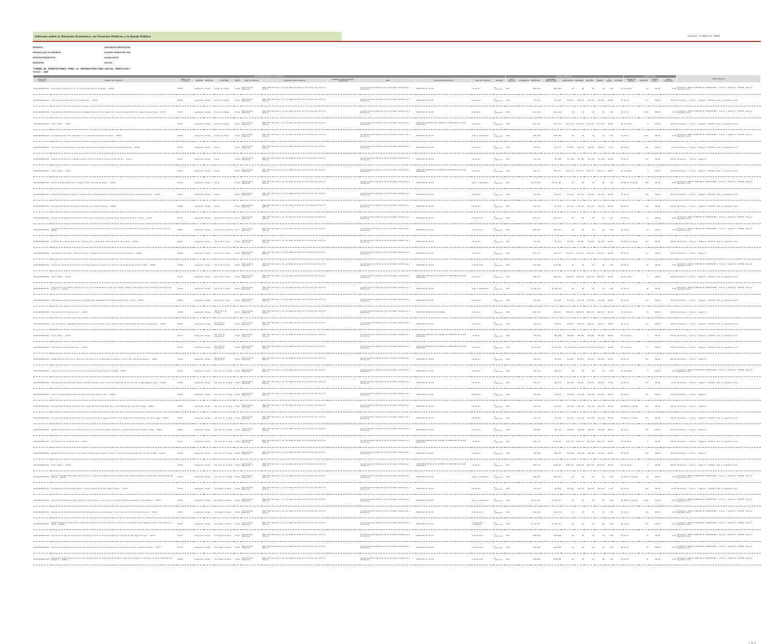Informes sobre la Situación Económica, las Finanzas Públicas y la Deuda Pública
Cuarto Trimestre 2016
REPORTE: GESTIÓN DE PROYECTOS
PERIODO QUE SE REPORTA: CUARTO TRIMESTRE 2016
ENTIDAD FEDERATIVA: GUANAJUATO
MUNICIPIO: CELAYA
"FONDO DE APORTACIONES PARA LA INFRAESTRUCTURA SOCIAL MUNICIPAL"
Total: 158
| Información General del Proyecto | | | | | | | | | | | | | | Avance Financiero | | | | | | | | | | Avance Físico | | | | Observaciones |
| --- | --- | --- | --- | --- | --- | --- | --- | --- | --- | --- | --- | --- | --- | --- | --- | --- | --- | --- | --- | --- | --- | --- | --- | --- | --- | --- | --- | --- |
| Clave del Proyecto | Nombre del Proyecto | Número de Proyecto | Entidad | Municipio | Localidad | Ámbito | Tipo de Recurso | Programa Fondo Convenio | Programa Fondo Convenio - Específico | Ramo | Institución Ejecutora | Tipo de Proyecto | Estatus | Ciclo Recurso | Presupuesto | Modificado | Recaudado (Ministrado) | Comprometido | Devengado | Ejercido | Pagado | % Avance | Reintegro | Unidad de Medida | Población | Avance Anual | Avance Acumulado | |
| GUA16160300766231 | Doce Cuartos Dormitorio En La Localidad De Rincon De Tamayo - 355526 | 355526 | Guanajuato | Celaya | Rincón de Tamayo | Urbano | Aportaciones Federales | I004 FAIS Municipal y de las Demarcaciones Territoriales del Distrito Federal | | 33-Aportaciones Federales para Entidades Federativas y Municipios | MUNICIPIO DE CELAYA | Vivienda | En Ejecución | 2016 | | $607,869 | $607,869 | $0 | $0 | $0 | $0 | 0.00 | $0 | Vivienda | 60 | 100.00 | 0.00 | Financiera: OBRA EN PROCESO DE CONTRATACIÓN / Física: / Registro: SISTEMA: Pasa al siguiente nivel. |
| GUA16160300766233 | Piso De Loseta Mesas Sillas Y Pintarrones - 259364 | 259364 | Guanajuato | Celaya | Rincón de Tamayo | Urbano | Aportaciones Federales | I004 FAIS Municipal y de las Demarcaciones Territoriales del Distrito Federal | | 33-Aportaciones Federales para Entidades Federativas y Municipios | MUNICIPIO DE CELAYA | Educación | En Ejecución | 2016 | | $37,659 | $37,659 | $37,659 | $37,659 | $37,659 | $37,659 | 100.00 | $0 | Otros | 227 | 100.00 | 100.00 | Financiera: / Física: / Registro: SISTEMA: Pasa al siguiente nivel. |
| GUA16160300766234 | Mejoramiento De Biblioteca Antioco Maguayal Paloalto Priv Abasolo Sur Cien Comunidad Rincon De Tamayo Primera Etapa - 257377 | 257377 | Guanajuato | Celaya | Rincón de Tamayo | Urbano | Aportaciones Federales | I004 FAIS Municipal y de las Demarcaciones Territoriales del Distrito Federal | | 33-Aportaciones Federales para Entidades Federativas y Municipios | MUNICIPIO DE CELAYA | Educación | En Ejecución | 2016 | | $149,240 | $149,240 | $0 | $0 | $0 | $0 | 0.00 | $0 | Otros | 1,780 | 100.00 | 0.00 | Financiera: OBRA EN PROCESO DE CONTRATACIÓN / Física: / Registro: SISTEMA: Pasa al siguiente nivel. |
| GUA16160300766235 | Inuvi Sedatu - 243694 | 243694 | Guanajuato | Celaya | Rincón de Tamayo | Urbano | Aportaciones Federales | I004 FAIS Municipal y de las Demarcaciones Territoriales del Distrito Federal | | 33-Aportaciones Federales para Entidades Federativas y Municipios | INSTITUTO MUNICIPAL DE VIVIENDA DE MUNICIPIO DE CELAYA GUANAJUATO | Vivienda | En Ejecución | 2016 | | $327,434 | $327,434 | $327,434 | $327,434 | $327,434 | $327,434 | 100.00 | $0 | Vivienda | 8 | 100.00 | 100.00 | Financiera: / Física: / Registro: SISTEMA: Pasa al siguiente nivel. |
| GUA16160300766238 | Equipamiento Del Pozo Vegetales En La Comunidad De Rincon De Tamayo - 209618 | 209618 | Guanajuato | Celaya | Rincón de Tamayo | Urbano | Aportaciones Federales | I004 FAIS Municipal y de las Demarcaciones Territoriales del Distrito Federal | | 33-Aportaciones Federales para Entidades Federativas y Municipios | MUNICIPIO DE CELAYA | Agua y saneamiento | En Ejecución | 2016 | | $406,488 | $406,488 | $0 | $0 | $0 | $0 | 0.00 | $0 | Otros | 4,097 | 100.00 | 0.00 | Financiera: OBRA EN PROCESO DE CONTRATACIÓN / Física: / Registro: SISTEMA: Pasa al siguiente nivel. |
| GUA16160300766239 | Mejoramiento De Biblioteca Jose Vasconcelos Calle Allende Sin Numero Comunidad De Roque - 257403 | 257403 | Guanajuato | Celaya | Roque | Urbano | Aportaciones Federales | I004 FAIS Municipal y de las Demarcaciones Territoriales del Distrito Federal | | 33-Aportaciones Federales para Entidades Federativas y Municipios | MUNICIPIO DE CELAYA | Educación | En Ejecución | 2016 | | $76,873 | $76,873 | $76,873 | $28,447 | $28,447 | $28,447 | 37.01 | $0 | Otros | 561 | 100.00 | 72.00 | Financiera: / Física: / Registro: SISTEMA: Pasa al siguiente nivel. |
| GUA16160300766240 | Suministro De Pintura Y Rehabilitacion Electrica Escuela Primaria Niños Heroes - 243347 | 243347 | Guanajuato | Celaya | Roque | Urbano | Aportaciones Federales | I004 FAIS Municipal y de las Demarcaciones Territoriales del Distrito Federal | | 33-Aportaciones Federales para Entidades Federativas y Municipios | MUNICIPIO DE CELAYA | Educación | En Ejecución | 2016 | | $27,300 | $27,300 | $27,300 | $27,300 | $27,300 | $27,300 | 100.00 | $0 | Otros | 136 | 100.00 | 100.00 | Financiera: / Física: / Registro: |
| GUA16160300766241 | Inuvi Sedatu - 243592 | 243592 | Guanajuato | Celaya | Roque | Urbano | Aportaciones Federales | I004 FAIS Municipal y de las Demarcaciones Territoriales del Distrito Federal | | 33-Aportaciones Federales para Entidades Federativas y Municipios | INSTITUTO MUNICIPAL DE VIVIENDA DE MUNICIPIO DE CELAYA GUANAJUATO | Vivienda | En Ejecución | 2016 | | $163,717 | $163,717 | $163,717 | $163,717 | $163,717 | $163,717 | 100.00 | $0 | Vivienda | 4 | 100.00 | 100.00 | Financiera: / Física: / Registro: SISTEMA: Pasa al siguiente nivel. |
| GUA16160300766242 | Red De Drenaje Sanitario En Varias Calles Comunidad De Roque - 232390 | 232390 | Guanajuato | Celaya | Roque | Urbano | Aportaciones Federales | I004 FAIS Municipal y de las Demarcaciones Territoriales del Distrito Federal | | 33-Aportaciones Federales para Entidades Federativas y Municipios | MUNICIPIO DE CELAYA | Agua y saneamiento | En Ejecución | 2016 | | $3,172,406 | $3,172,406 | $0 | $0 | $0 | $0 | 0.00 | $0 | Metros lineales | 580 | 100.00 | 0.00 | Financiera: OBRA EN PROCESO DE CONTRATACIÓN / Física: / Registro: SISTEMA: Pasa al siguiente nivel. |
| GUA16160300766243 | Suministro De Pintura Chapas Y Lamparas De La Telesecundaria Cuatrocientos Veintidos De La Comunidad De Roque - 210429 | 210429 | Guanajuato | Celaya | Roque | Urbano | Aportaciones Federales | I004 FAIS Municipal y de las Demarcaciones Territoriales del Distrito Federal | | 33-Aportaciones Federales para Entidades Federativas y Municipios | MUNICIPIO DE CELAYA | Educación | En Ejecución | 2016 | | $21,996 | $21,996 | $21,996 | $21,996 | $21,996 | $21,996 | 100.00 | $0 | Otros | 260 | 100.00 | 100.00 | Financiera: / Física: / Registro: SISTEMA: Pasa al siguiente nivel. |
| GUA16160300766244 | Mejoramiento De Aula Del Jardin De Niños Juan Jacobo Rousseau - 209801 | 209801 | Guanajuato | Celaya | Roque | Urbano | Aportaciones Federales | I004 FAIS Municipal y de las Demarcaciones Territoriales del Distrito Federal | | 33-Aportaciones Federales para Entidades Federativas y Municipios | MUNICIPIO DE CELAYA | Educación | En Ejecución | 2016 | | $13,125 | $13,125 | $13,125 | $13,125 | $13,125 | $13,125 | 100.00 | $0 | Otros | 196 | 100.00 | 100.00 | Financiera: / Física: / Registro: SISTEMA: Pasa al siguiente nivel. |
| GUA16160300766245 | Ampliacion De Red De Distribucion Electrica En San Antonio Espinoza Calle Jose Maria Morelos Y Pavon - 247276 | 247276 | Guanajuato | Celaya | San Antonio Espinoza | Rural | Aportaciones Federales | I004 FAIS Municipal y de las Demarcaciones Territoriales del Distrito Federal | | 33-Aportaciones Federales para Entidades Federativas y Municipios | MUNICIPIO DE CELAYA | Urbanización | En Ejecución | 2016 | | $281,147 | $281,147 | $0 | $0 | $0 | $0 | 0.00 | $0 | Otros | 52 | 100.00 | 0.00 | Financiera: OBRA EN PROCESO DE CONTRATACIÓN / Física: / Registro: SISTEMA: Pasa al siguiente nivel. |
| GUA16160300766246 | Ampliacion De Red De Distribución Electrica En San Antonio Espinoza Calle Privada Allende De La Comunidad De San Antonio Espinoza - 208069 | 208069 | Guanajuato | Celaya | San Antonio Espinoza | Rural | Aportaciones Federales | I004 FAIS Municipal y de las Demarcaciones Territoriales del Distrito Federal | | 33-Aportaciones Federales para Entidades Federativas y Municipios | MUNICIPIO DE CELAYA | Urbanización | En Ejecución | 2016 | | $195,354 | $195,354 | $0 | $0 | $0 | $0 | 0.00 | $0 | Otros | 44 | 100.00 | 0.00 | Financiera: OBRA EN PROCESO DE CONTRATACIÓN / Física: / Registro: SISTEMA: Pasa al siguiente nivel. |
| GUA16160300766247 | Aplanado De La Barda Perimetral Y Pintura De La Misma Del Jardin De Niños Jesus Teran - 259457 | 259457 | Guanajuato | Celaya | San Isidro Crespo | Urbano | Aportaciones Federales | I004 FAIS Municipal y de las Demarcaciones Territoriales del Distrito Federal | | 33-Aportaciones Federales para Entidades Federativas y Municipios | MUNICIPIO DE CELAYA | Educación | En Ejecución | 2016 | | $47,582 | $47,582 | $47,582 | $47,582 | $47,582 | $47,582 | 100.00 | $0 | Metros lineales | 166 | 100.00 | 100.00 | Financiera: / Física: / Registro: SISTEMA: Pasa al siguiente nivel. |
| GUA16160300766248 | Equipamiento De Comedor Pintura De Aulas Y Chapas De La Escuela Primaria Emiliano Mendoza - 259886 | 259886 | Guanajuato | Celaya | San Isidro Crespo | Urbano | Aportaciones Federales | I004 FAIS Municipal y de las Demarcaciones Territoriales del Distrito Federal | | 33-Aportaciones Federales para Entidades Federativas y Municipios | MUNICIPIO DE CELAYA | Educación | En Ejecución | 2016 | | $129,112 | $129,112 | $129,112 | $129,112 | $129,112 | $129,112 | 100.00 | $0 | Otros | 413 | 100.00 | 100.00 | Financiera: / Física: / Registro: |
| GUA16160300766249 | Ampliacion Dered De Distribucion De Energia Electrica Camino A La Palmita Comunidad De San Isidro Crespo - 254800 | 254800 | Guanajuato | Celaya | San Isidro Crespo | Urbano | Aportaciones Federales | I004 FAIS Municipal y de las Demarcaciones Territoriales del Distrito Federal | | 33-Aportaciones Federales para Entidades Federativas y Municipios | MUNICIPIO DE CELAYA | Urbanización | En Ejecución | 2016 | | $325,000 | $325,000 | $0 | $0 | $0 | $0 | 0.00 | $0 | Otros | 69 | 100.00 | 0.00 | Financiera: OBRA EN PROCESO DE CONTRATACIÓN / Física: / Registro: SISTEMA: Pasa al siguiente nivel. |
| GUA16160300766250 | Inuvi Sedatu - 243719 | 243719 | Guanajuato | Celaya | San Isidro Crespo | Urbano | Aportaciones Federales | I004 FAIS Municipal y de las Demarcaciones Territoriales del Distrito Federal | | 33-Aportaciones Federales para Entidades Federativas y Municipios | INSTITUTO MUNICIPAL DE VIVIENDA DE MUNICIPIO DE CELAYA GUANAJUATO | Vivienda | En Ejecución | 2016 | | $204,646 | $204,646 | $204,646 | $204,646 | $204,646 | $204,646 | 100.00 | $0 | Vivienda | 5 | 100.00 | 100.00 | Financiera: / Física: / Registro: SISTEMA: Pasa al siguiente nivel. |
| GUA16160300766251 | Construccion De Colector Sanitario En La Calle Independencia Tramo Calle Miguel Hidalgo A Descarga A Canal Existente Comunidad San Isidro Cr - 232326 | 232326 | Guanajuato | Celaya | San Isidro Crespo | Urbano | Aportaciones Federales | I004 FAIS Municipal y de las Demarcaciones Territoriales del Distrito Federal | | 33-Aportaciones Federales para Entidades Federativas y Municipios | MUNICIPIO DE CELAYA | Agua y saneamiento | En Ejecución | 2016 | | $1,045,244 | $1,045,244 | $0 | $0 | $0 | $0 | 0.00 | $0 | Otros | 60 | 100.00 | 0.00 | Financiera: OBRA EN PROCESO DE CONTRATACIÓN / Física: / Registro: SISTEMA: Pasa al siguiente nivel. |
| GUA16160300766254 | Mejoramiento De Barda Perimetral Y Barandal Del Videobachillertao Sabes De San Isidr Crespo - 210616 | 210616 | Guanajuato | Celaya | San Isidro Crespo | Urbano | Aportaciones Federales | I004 FAIS Municipal y de las Demarcaciones Territoriales del Distrito Federal | | 33-Aportaciones Federales para Entidades Federativas y Municipios | MUNICIPIO DE CELAYA | Educación | En Ejecución | 2016 | | $71,106 | $71,106 | $71,106 | $71,106 | $71,106 | $71,106 | 100.00 | $0 | Otros | 162 | 100.00 | 100.00 | Financiera: / Física: / Registro: SISTEMA: Pasa al siguiente nivel. |
| GUA16160300766255 | Mejoramiento De Vivienda Inuvi - 239305 | 239305 | Guanajuato | Celaya | San Isidro de Elguera | Rural | Aportaciones Federales | I004 FAIS Municipal y de las Demarcaciones Territoriales del Distrito Federal | | 33-Aportaciones Federales para Entidades Federativas y Municipios | INSTITUTO MUNICIPAL DE VIVIENDA | Vivienda | En Ejecución | 2016 | | $905,725 | $905,725 | $905,725 | $905,725 | $905,725 | $905,725 | 100.00 | $0 | Vivienda | 18 | 100.00 | 100.00 | Financiera: / Física: / Registro: |
| GUA16160300766256 | Piso De Loseta E Impermeabilizante De La Escuela Primaria Lazaro Cardenas De La Comunidad De San Jose De Guanajuato - 259506 | 259506 | Guanajuato | Celaya | San José de Guanajuato | Urbano | Aportaciones Federales | I004 FAIS Municipal y de las Demarcaciones Territoriales del Distrito Federal | | 33-Aportaciones Federales para Entidades Federativas y Municipios | MUNICIPIO DE CELAYA | Educación | En Ejecución | 2016 | | $60,679 | $60,679 | $60,679 | $60,679 | $60,679 | $60,679 | 100.00 | $0 | Otros | 379 | 100.00 | 100.00 | Financiera: / Física: / Registro: SISTEMA: Pasa al siguiente nivel. |
| GUA16160300766257 | Inuvi Sedatu - 243732 | 243732 | Guanajuato | Celaya | San José de Guanajuato | Urbano | Aportaciones Federales | I004 FAIS Municipal y de las Demarcaciones Territoriales del Distrito Federal | | 33-Aportaciones Federales para Entidades Federativas y Municipios | INSTITUTO MUNICIPAL DE VIVIENDA DE MUNICIPIO DE CELAYA GUANAJUATO | Vivienda | En Ejecución | 2016 | | $81,858 | $81,858 | $81,858 | $81,858 | $81,858 | $81,858 | 100.00 | $0 | Vivienda | 2 | 100.00 | 100.00 | Financiera: / Física: / Registro: SISTEMA: Pasa al siguiente nivel. |
| GUA16160300766258 | Mejoramiento De Vivienda Inuvi - 243325 | 243325 | Guanajuato | Celaya | San José de Guanajuato | Urbano | Aportaciones Federales | I004 FAIS Municipal y de las Demarcaciones Territoriales del Distrito Federal | | 33-Aportaciones Federales para Entidades Federativas y Municipios | INSTITUTO MUNICIPAL DE VIVIENDA DE MUNICIPIO DE CELAYA GUANAJUATO | Vivienda | En Ejecución | 2016 | | $1,279,618 | $1,279,618 | $1,279,618 | $1,279,618 | $1,279,618 | $1,279,618 | 100.00 | $0 | Vivienda | 27 | 100.00 | 100.00 | Financiera: / Física: / Registro: SISTEMA: Pasa al siguiente nivel. |
| GUA16160300766260 | Rehabilitacion Electrica Y Suministro De Pintura En Telesecundaria Setenta Y Cuatro San Jose De Guanajuato - 210603 | 210603 | Guanajuato | Celaya | San José de Guanajuato | Urbano | Aportaciones Federales | I004 FAIS Municipal y de las Demarcaciones Territoriales del Distrito Federal | | 33-Aportaciones Federales para Entidades Federativas y Municipios | MUNICIPIO DE CELAYA | Educación | En Ejecución | 2016 | | $42,062 | $42,062 | $42,062 | $42,062 | $42,062 | $42,062 | 100.00 | $0 | Otros | 283 | 100.00 | 100.00 | Financiera: / Física: / Registro: |
| GUA16160300766261 | Construccion De Cuarto Dormitorio En La Localidad De San Juan De La Vega - 356664 | 356664 | Guanajuato | Celaya | San Juan de la Vega | Urbano | Aportaciones Federales | I004 FAIS Municipal y de las Demarcaciones Territoriales del Distrito Federal | | 33-Aportaciones Federales para Entidades Federativas y Municipios | MUNICIPIO DE CELAYA | Vivienda | En Ejecución | 2016 | | $50,315 | $50,315 | $0 | $0 | $0 | $0 | 0.00 | $0 | Vivienda | 5 | 100.00 | 0.00 | Financiera: OBRA EN PROCESO DE CONTRATACIÓN / Física: / Registro: SISTEMA: Pasa al siguiente nivel. |
| GUA16160300766262 | Mejoramiento De Biblioteca Valentin Mancera Obregon Ciento Cinco Sur Comunidad De San Juan De La Vega Segunda Etapa - 257085 | 257085 | Guanajuato | Celaya | San Juan de la Vega | Urbano | Aportaciones Federales | I004 FAIS Municipal y de las Demarcaciones Territoriales del Distrito Federal | | 33-Aportaciones Federales para Entidades Federativas y Municipios | MUNICIPIO DE CELAYA | Educación | En Ejecución | 2016 | | $91,942 | $91,942 | $91,942 | $46,057 | $46,057 | $46,057 | 50.09 | $0 | Otros | 572 | 100.00 | 72.00 | Financiera: / Física: / Registro: SISTEMA: Pasa al siguiente nivel. |
| GUA16160300766263 | Pintura E Impermeabilizante Del Jardin De Niños Antonio Caso - 259408 | 259408 | Guanajuato | Celaya | San Juan de la Vega | Urbano | Aportaciones Federales | I004 FAIS Municipal y de las Demarcaciones Territoriales del Distrito Federal | | 33-Aportaciones Federales para Entidades Federativas y Municipios | MUNICIPIO DE CELAYA | Educación | En Ejecución | 2016 | | $24,998 | $24,998 | $24,998 | $24,998 | $24,998 | $24,998 | 100.00 | $0 | Otros | 307 | 100.00 | 100.00 | Financiera: / Física: / Registro: |
| GUA16160300766264 | Mejoramiento De Barda Perimetral Del Jardin De Niños Emma Godoy De La Comunidad De San Juan De La Vega - 260081 | 260081 | Guanajuato | Celaya | San Juan de la Vega | Urbano | Aportaciones Federales | I004 FAIS Municipal y de las Demarcaciones Territoriales del Distrito Federal | | 33-Aportaciones Federales para Entidades Federativas y Municipios | MUNICIPIO DE CELAYA | Educación | En Ejecución | 2016 | | $41,120 | $41,120 | $41,120 | $41,120 | $41,120 | $41,120 | 100.00 | $0 | Metros lineales | 102 | 100.00 | 100.00 | Financiera: / Física: / Registro: |
| GUA16160300766265 | Mejoramiento De Barda Perimetral De La Escuela Primaria Ignacio Allende Turno Vespertino Comunidad San Juan De La Vega - 260162 | 260162 | Guanajuato | Celaya | San Juan de la Vega | Urbano | Aportaciones Federales | I004 FAIS Municipal y de las Demarcaciones Territoriales del Distrito Federal | | 33-Aportaciones Federales para Entidades Federativas y Municipios | MUNICIPIO DE CELAYA | Educación | En Ejecución | 2016 | | $41,120 | $41,120 | $41,120 | $41,120 | $41,120 | $41,120 | 100.00 | $0 | Metros lineales | 303 | 100.00 | 100.00 | Financiera: / Física: / Registro: SISTEMA: Pasa al siguiente nivel. |
| GUA16160300766266 | Rehabilitacion Electrica Y Pintura De Aula En La Primaria Miguel Hidalgo De La Comunidad De San Juan De La Vega - 259569 | 259569 | Guanajuato | Celaya | San Juan de la Vega | Urbano | Aportaciones Federales | I004 FAIS Municipal y de las Demarcaciones Territoriales del Distrito Federal | | 33-Aportaciones Federales para Entidades Federativas y Municipios | MUNICIPIO DE CELAYA | Educación | En Ejecución | 2016 | | $28,485 | $28,485 | $28,485 | $28,485 | $28,485 | $28,485 | 100.00 | $0 | Otros | 402 | 100.00 | 100.00 | Financiera: / Física: / Registro: |
| GUA16160300766267 | Mejoramiento De Vivienda Inuvi - 243223 | 243223 | Guanajuato | Celaya | San Juan de la Vega | Urbano | Aportaciones Federales | I004 FAIS Municipal y de las Demarcaciones Territoriales del Distrito Federal | | 33-Aportaciones Federales para Entidades Federativas y Municipios | INSTITUTO MUNICIPAL DE VIVIENDA DE MUNICIPIO DE CELAYA GUANAJUATO | Vivienda | En Ejecución | 2016 | | $383,741 | $383,741 | $383,741 | $383,741 | $383,741 | $383,741 | 100.00 | $0 | Vivienda | 8 | 100.00 | 100.00 | Financiera: / Física: / Registro: SISTEMA: Pasa al siguiente nivel. |
| GUA16160300766268 | Rehabilitacion De Aljiber En La Escuela Telesecundaria Numero Treinta Y Uno De La Comunidad De San Juan De La Vega - 243968 | 243968 | Guanajuato | Celaya | San Juan de la Vega | Urbano | Aportaciones Federales | I004 FAIS Municipal y de las Demarcaciones Territoriales del Distrito Federal | | 33-Aportaciones Federales para Entidades Federativas y Municipios | MUNICIPIO DE CELAYA | Educación | En Ejecución | 2016 | | $18,280 | $18,280 | $18,280 | $18,280 | $18,280 | $18,280 | 100.00 | $0 | Otros | 390 | 100.00 | 100.00 | Financiera: / Física: / Registro: |
| GUA16160300766269 | Inuvi Sedatu - 243615 | 243615 | Guanajuato | Celaya | San Juan de la Vega | Urbano | Aportaciones Federales | I004 FAIS Municipal y de las Demarcaciones Territoriales del Distrito Federal | | 33-Aportaciones Federales para Entidades Federativas y Municipios | INSTITUTO MUNICIPAL DE VIVIENDA DE MUNICIPIO DE CELAYA GUANAJUATO | Vivienda | En Ejecución | 2016 | | $204,646 | $204,646 | $204,646 | $204,646 | $204,646 | $204,646 | 100.00 | $0 | Vivienda | 5 | 100.00 | 100.00 | Financiera: / Física: / Registro: SISTEMA: Pasa al siguiente nivel. |
| GUA16160300766270 | Ampliacion De Red De Drenaje Sanitario En La Calle Prolongacion Alvaro Obregon Tramo De Red Existente A Camino Real Comunidad De San Juan D - 234398 | 234398 | Guanajuato | Celaya | San Juan de la Vega | Urbano | Aportaciones Federales | I004 FAIS Municipal y de las Demarcaciones Territoriales del Distrito Federal | | 33-Aportaciones Federales para Entidades Federativas y Municipios | MUNICIPIO DE CELAYA | Agua y saneamiento | En Ejecución | 2016 | | $259,665 | $259,665 | $0 | $0 | $0 | $0 | 0.00 | $0 | Metros lineales | 65 | 100.00 | 0.00 | Financiera: OBRA EN PROCESO DE CONTRATACIÓN / Física: / Registro: SISTEMA: Pasa al siguiente nivel. |
| GUA16160300766274 | Mejoramiento De Biblioteca Manuel M Concha Comunidad De San Miguel Octopan - 257119 | 257119 | Guanajuato | Celaya | San Miguel Octopan | Urbano | Aportaciones Federales | I004 FAIS Municipal y de las Demarcaciones Territoriales del Distrito Federal | | 33-Aportaciones Federales para Entidades Federativas y Municipios | MUNICIPIO DE CELAYA | Educación | En Ejecución | 2016 | | $97,604 | $97,604 | $97,604 | $44,194 | $44,194 | $44,194 | 45.28 | $0 | Otros | 983 | 100.00 | 72.00 | Financiera: / Física: / Registro: SISTEMA: Pasa al siguiente nivel. |
| GUA16160300766275 | Ampliacion De Redes De Agua Potable En Las Colonias La Purisima La Cruz San Miguelito Guadalupe Y San Dieguito - 256665 | 256665 | Guanajuato | Celaya | San Miguel Octopan | Urbano | Aportaciones Federales | I004 FAIS Municipal y de las Demarcaciones Territoriales del Distrito Federal | | 33-Aportaciones Federales para Entidades Federativas y Municipios | MUNICIPIO DE CELAYA | Agua y saneamiento | En Ejecución | 2016 | | $3,532,963 | $3,532,963 | $0 | $0 | $0 | $0 | 0.00 | $0 | Metros lineales | 1,800 | 100.00 | 0.00 | Financiera: OBRA EN PROCESO DE CONTRATACIÓN / Física: / Registro: SISTEMA: Pasa al siguiente nivel. |
| GUA16160300766276 | Ampliacion De Red De Distribucion De Energia Electrica Avenida Las Torres Tramo Colon A Calle Quintana Roo - 254767 | 254767 | Guanajuato | Celaya | San Miguel Octopan | Urbano | Aportaciones Federales | I004 FAIS Municipal y de las Demarcaciones Territoriales del Distrito Federal | | 33-Aportaciones Federales para Entidades Federativas y Municipios | MUNICIPIO DE CELAYA | Urbanización | En Ejecución | 2016 | | $348,790 | $348,790 | $0 | $0 | $0 | $0 | 0.00 | $0 | Otros | 150 | 100.00 | 0.00 | Financiera: OBRA EN PROCESO DE CONTRATACIÓN / Física: / Registro: SISTEMA: Pasa al siguiente nivel. |
| GUA16160300766277 | Rehabilitacion De Camino Rural A Base De Carpeta De Concreto Asfaltico Tramo De La Comunidad De San Miguel Octopan A San Jose De La Presa - 253855 | 253855 | Guanajuato | Celaya | San Miguel Octopan | Urbano | Aportaciones Federales | I004 FAIS Municipal y de las Demarcaciones Territoriales del Distrito Federal | | 33-Aportaciones Federales para Entidades Federativas y Municipios | MUNICIPIO DE CELAYA | Transportes y vialidades | En Ejecución | 2016 | | $2,725,317 | $2,725,317 | $0 | $0 | $0 | $0 | 0.00 | $0 | Otros | 887 | 100.00 | 0.00 | Financiera: OBRA EN PROCESO DE CONTRATACIÓN / Física: / Registro: SISTEMA: Pasa al siguiente nivel. |
| GUA16160300766278 | Ampliacion De Red De Distribucion De Energia Electrica Privada Guadalupe Comunidad De San Miguel Octopan - 254737 | 254737 | Guanajuato | Celaya | San Miguel Octopan | Urbano | Aportaciones Federales | I004 FAIS Municipal y de las Demarcaciones Territoriales del Distrito Federal | | 33-Aportaciones Federales para Entidades Federativas y Municipios | MUNICIPIO DE CELAYA | Urbanización | En Ejecución | 2016 | | $180,000 | $180,000 | $0 | $0 | $0 | $0 | 0.00 | $0 | Otros | 46 | 100.00 | 0.00 | Financiera: OBRA EN PROCESO DE CONTRATACIÓN / Física: / Registro: SISTEMA: Pasa al siguiente nivel. |
| GUA16160300766279 | Ampliacion De Red De Distribucion De Energia Electrica Calle Amado Nervo Tramo Benito Juarez A Ignacio Allende - 254777 | 254777 | Guanajuato | Celaya | San Miguel Octopan | Urbano | Aportaciones Federales | I004 FAIS Municipal y de las Demarcaciones Territoriales del Distrito Federal | | 33-Aportaciones Federales para Entidades Federativas y Municipios | MUNICIPIO DE CELAYA | Urbanización | En Ejecución | 2016 | | $230,000 | $230,000 | $0 | $0 | $0 | $0 | 0.00 | $0 | Otros | 40 | 100.00 | 0.00 | Financiera: OBRA EN PROCESO DE CONTRATACIÓN / Física: / Registro: SISTEMA: Pasa al siguiente nivel. |
| GUA16160300766280 | Ampliacion De Red De Distribucion De Energia Electrica Calle Privada Bosques Tramo Calle Milagros A Fondo De La Calle Comunidad San Miguel O - 248098 | 248098 | Guanajuato | Celaya | San Miguel Octopan | Urbano | Aportaciones Federales | I004 FAIS Municipal y de las Demarcaciones Territoriales del Distrito Federal | | 33-Aportaciones Federales para Entidades Federativas y Municipios | MUNICIPIO DE CELAYA | Urbanización | En Ejecución | 2016 | | $210,000 | $210,000 | $0 | $0 | $0 | $0 | 0.00 | $0 | Otros | 45 | 100.00 | 0.00 | Financiera: OBRA EN PROCESO DE CONTRATACIÓN / Física: / Registro: SISTEMA: Pasa al siguiente nivel. |
2 de 4